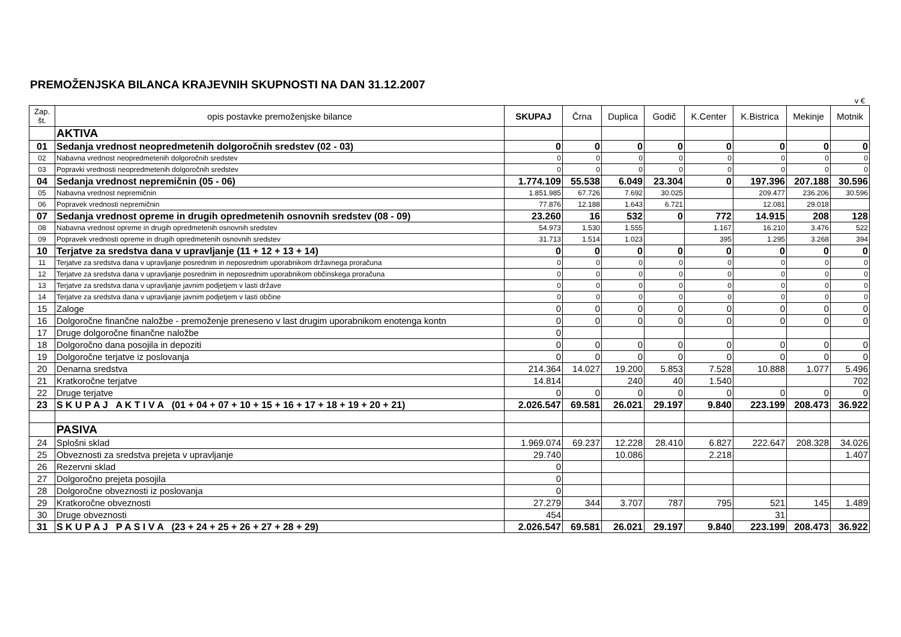PREMOŽENJSKA BILANCA KRAJEVNIH SKUPNOSTI NA DAN 31.12.2007
v €
| Zap. št. | opis postavke premoženjske bilance | SKUPAJ | Črna | Duplica | Godič | K.Center | K.Bistrica | Mekinje | Motnik |
| --- | --- | --- | --- | --- | --- | --- | --- | --- | --- |
| | AKTIVA | | | | | | | | |
| 01 | Sedanja vrednost neopredmetenih dolgoročnih sredstev (02 - 03) | 0 | 0 | 0 | 0 | 0 | 0 | 0 | 0 |
| 02 | Nabavna vrednost neopredmetenih dolgoročnih sredstev | 0 | 0 | 0 | 0 | 0 | 0 | 0 | 0 |
| 03 | Popravki vrednosti neopredmetenih dolgoročnih sredstev | 0 | 0 | 0 | 0 | 0 | 0 | 0 | 0 |
| 04 | Sedanja vrednost nepremičnin (05 - 06) | 1.774.109 | 55.538 | 6.049 | 23.304 | 0 | 197.396 | 207.188 | 30.596 |
| 05 | Nabavna vrednost nepremičnin | 1.851.985 | 67.726 | 7.692 | 30.025 | | 209.477 | 236.206 | 30.596 |
| 06 | Popravek vrednosti nepremičnin | 77.876 | 12.188 | 1.643 | 6.721 | | 12.081 | 29.018 | |
| 07 | Sedanja vrednost opreme in drugih opredmetenih osnovnih sredstev (08 - 09) | 23.260 | 16 | 532 | 0 | 772 | 14.915 | 208 | 128 |
| 08 | Nabavna vrednost opreme in drugih opredmetenih osnovnih sredstev | 54.973 | 1.530 | 1.555 | | 1.167 | 16.210 | 3.476 | 522 |
| 09 | Popravek vrednosti opreme in drugih opredmetenih osnovnih sredstev | 31.713 | 1.514 | 1.023 | | 395 | 1.295 | 3.268 | 394 |
| 10 | Terjatve za sredstva dana v upravljanje (11 + 12 + 13 + 14) | 0 | 0 | 0 | 0 | 0 | 0 | 0 | 0 |
| 11 | Terjatve za sredstva dana v upravljanje posrednim in neposrednim uporabnikom državnega proračuna | 0 | 0 | 0 | 0 | 0 | 0 | 0 | 0 |
| 12 | Terjatve za sredstva dana v upravljanje posrednim in neposrednim uporabnikom občinskega proračuna | 0 | 0 | 0 | 0 | 0 | 0 | 0 | 0 |
| 13 | Terjatve za sredstva dana v upravljanje javnim podjetjem v lasti države | 0 | 0 | 0 | 0 | 0 | 0 | 0 | 0 |
| 14 | Terjatve za sredstva dana v upravljanje javnim podjetjem v lasti občine | 0 | 0 | 0 | 0 | 0 | 0 | 0 | 0 |
| 15 | Zaloge | 0 | 0 | 0 | 0 | 0 | 0 | 0 | 0 |
| 16 | Dolgoročne finančne naložbe - premoženje preneseno v last drugim uporabnikom enotenga kontn | 0 | 0 | 0 | 0 | 0 | 0 | 0 | 0 |
| 17 | Druge dolgoročne finančne naložbe | 0 | | | | | | | |
| 18 | Dolgoročno dana posojila in depoziti | 0 | 0 | 0 | 0 | 0 | 0 | 0 | 0 |
| 19 | Dolgoročne terjatve iz poslovanja | 0 | 0 | 0 | 0 | 0 | 0 | 0 | 0 |
| 20 | Denarna sredstva | 214.364 | 14.027 | 19.200 | 5.853 | 7.528 | 10.888 | 1.077 | 5.496 |
| 21 | Kratkoročne terjatve | 14.814 | | 240 | 40 | 1.540 | | | 702 |
| 22 | Druge terjatve | 0 | 0 | 0 | 0 | 0 | 0 | 0 | 0 |
| 23 | S K U P A J A K T I V A (01 + 04 + 07 + 10 + 15 + 16 + 17 + 18 + 19 + 20 + 21) | 2.026.547 | 69.581 | 26.021 | 29.197 | 9.840 | 223.199 | 208.473 | 36.922 |
| | PASIVA | | | | | | | | |
| 24 | Splošni sklad | 1.969.074 | 69.237 | 12.228 | 28.410 | 6.827 | 222.647 | 208.328 | 34.026 |
| 25 | Obveznosti za sredstva prejeta v upravljanje | 29.740 | | 10.086 | | 2.218 | | | 1.407 |
| 26 | Rezervni sklad | 0 | | | | | | | |
| 27 | Dolgoročno prejeta posojila | 0 | | | | | | | |
| 28 | Dolgoročne obveznosti iz poslovanja | 0 | | | | | | | |
| 29 | Kratkoročne obveznosti | 27.279 | 344 | 3.707 | 787 | 795 | 521 | 145 | 1.489 |
| 30 | Druge obveznosti | 454 | | | | | 31 | | |
| 31 | S K U P A J P A S I V A (23 + 24 + 25 + 26 + 27 + 28 + 29) | 2.026.547 | 69.581 | 26.021 | 29.197 | 9.840 | 223.199 | 208.473 | 36.922 |